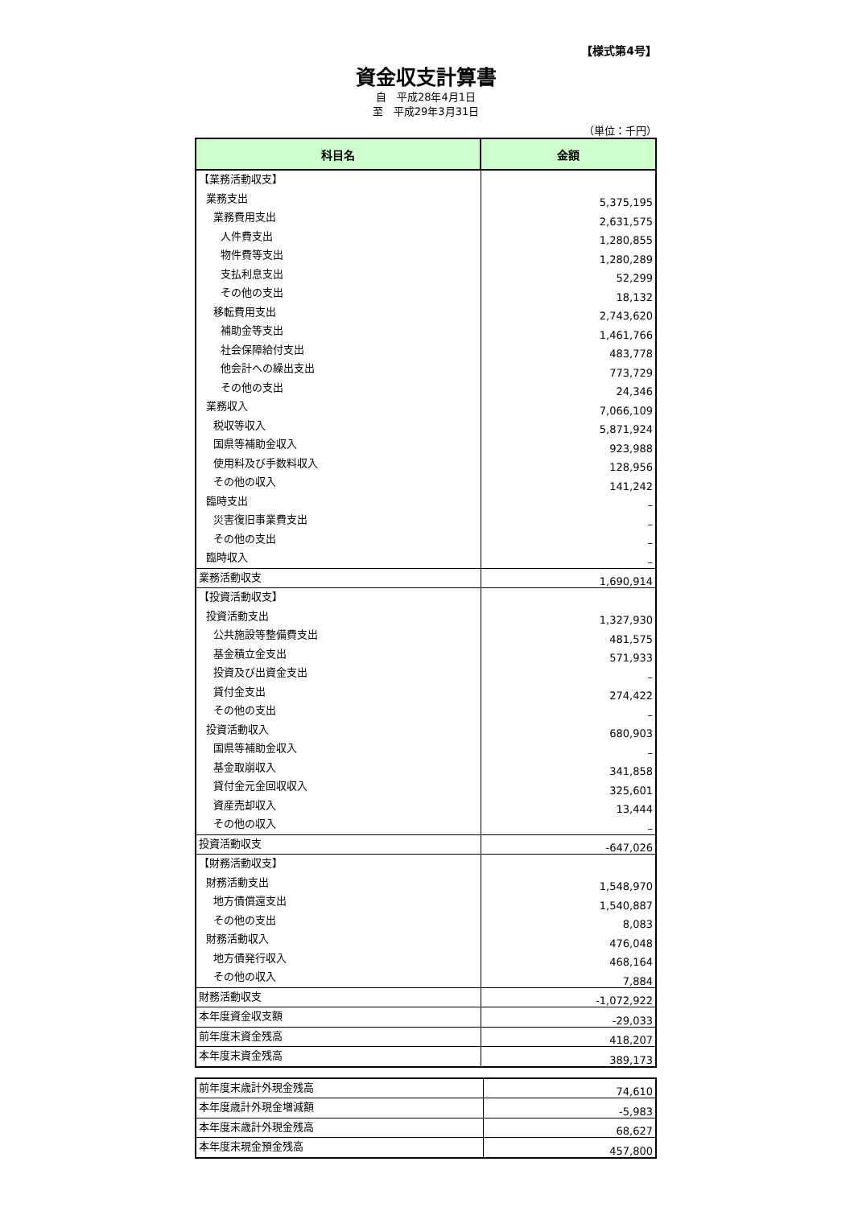【様式第4号】
資金収支計算書
自　平成28年4月1日
至　平成29年3月31日
（単位：千円）
| 科目名 | 金額 |
| --- | --- |
| 【業務活動収支】 | |
| 業務支出 | 5,375,195 |
| 業務費用支出 | 2,631,575 |
| 人件費支出 | 1,280,855 |
| 物件費等支出 | 1,280,289 |
| 支払利息支出 | 52,299 |
| その他の支出 | 18,132 |
| 移転費用支出 | 2,743,620 |
| 補助金等支出 | 1,461,766 |
| 社会保障給付支出 | 483,778 |
| 他会計への繰出支出 | 773,729 |
| その他の支出 | 24,346 |
| 業務収入 | 7,066,109 |
| 税収等収入 | 5,871,924 |
| 国県等補助金収入 | 923,988 |
| 使用料及び手数料収入 | 128,956 |
| その他の収入 | 141,242 |
| 臨時支出 | – |
| 災害復旧事業費支出 | – |
| その他の支出 | – |
| 臨時収入 | – |
| 業務活動収支 | 1,690,914 |
| 【投資活動収支】 | |
| 投資活動支出 | 1,327,930 |
| 公共施設等整備費支出 | 481,575 |
| 基金積立金支出 | 571,933 |
| 投資及び出資金支出 | – |
| 貸付金支出 | 274,422 |
| その他の支出 | – |
| 投資活動収入 | 680,903 |
| 国県等補助金収入 | – |
| 基金取崩収入 | 341,858 |
| 貸付金元金回収収入 | 325,601 |
| 資産売却収入 | 13,444 |
| その他の収入 | – |
| 投資活動収支 | -647,026 |
| 【財務活動収支】 | |
| 財務活動支出 | 1,548,970 |
| 地方債償還支出 | 1,540,887 |
| その他の支出 | 8,083 |
| 財務活動収入 | 476,048 |
| 地方債発行収入 | 468,164 |
| その他の収入 | 7,884 |
| 財務活動収支 | -1,072,922 |
| 本年度資金収支額 | -29,033 |
| 前年度末資金残高 | 418,207 |
| 本年度末資金残高 | 389,173 |
| 前年度末歳計外現金残高 | 74,610 |
| 本年度歳計外現金増減額 | -5,983 |
| 本年度末歳計外現金残高 | 68,627 |
| 本年度末現金預金残高 | 457,800 |